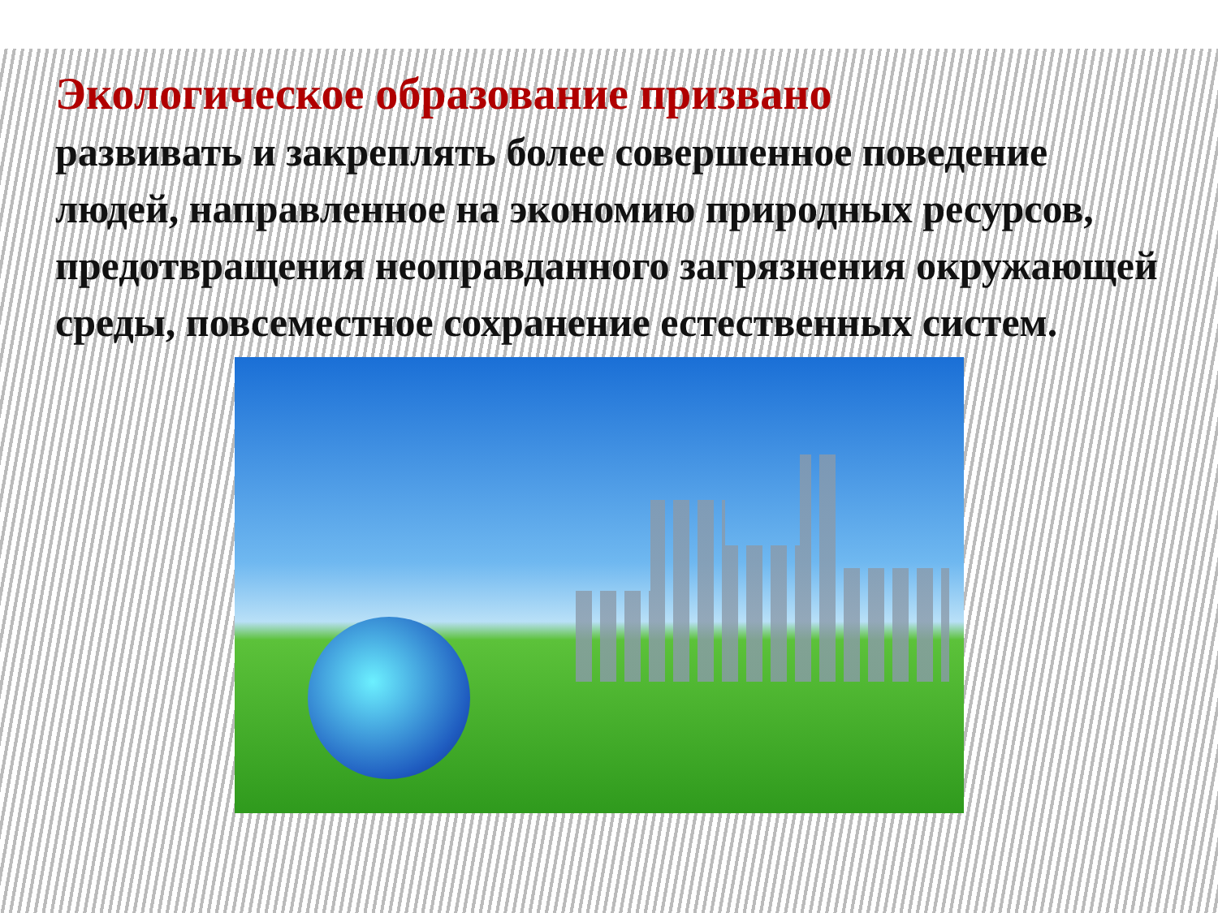Экологическое образование призвано
развивать и закреплять более совершенное поведение людей, направленное на экономию природных ресурсов, предотвращения неоправданного загрязнения окружающей среды, повсеместное сохранение естественных систем.